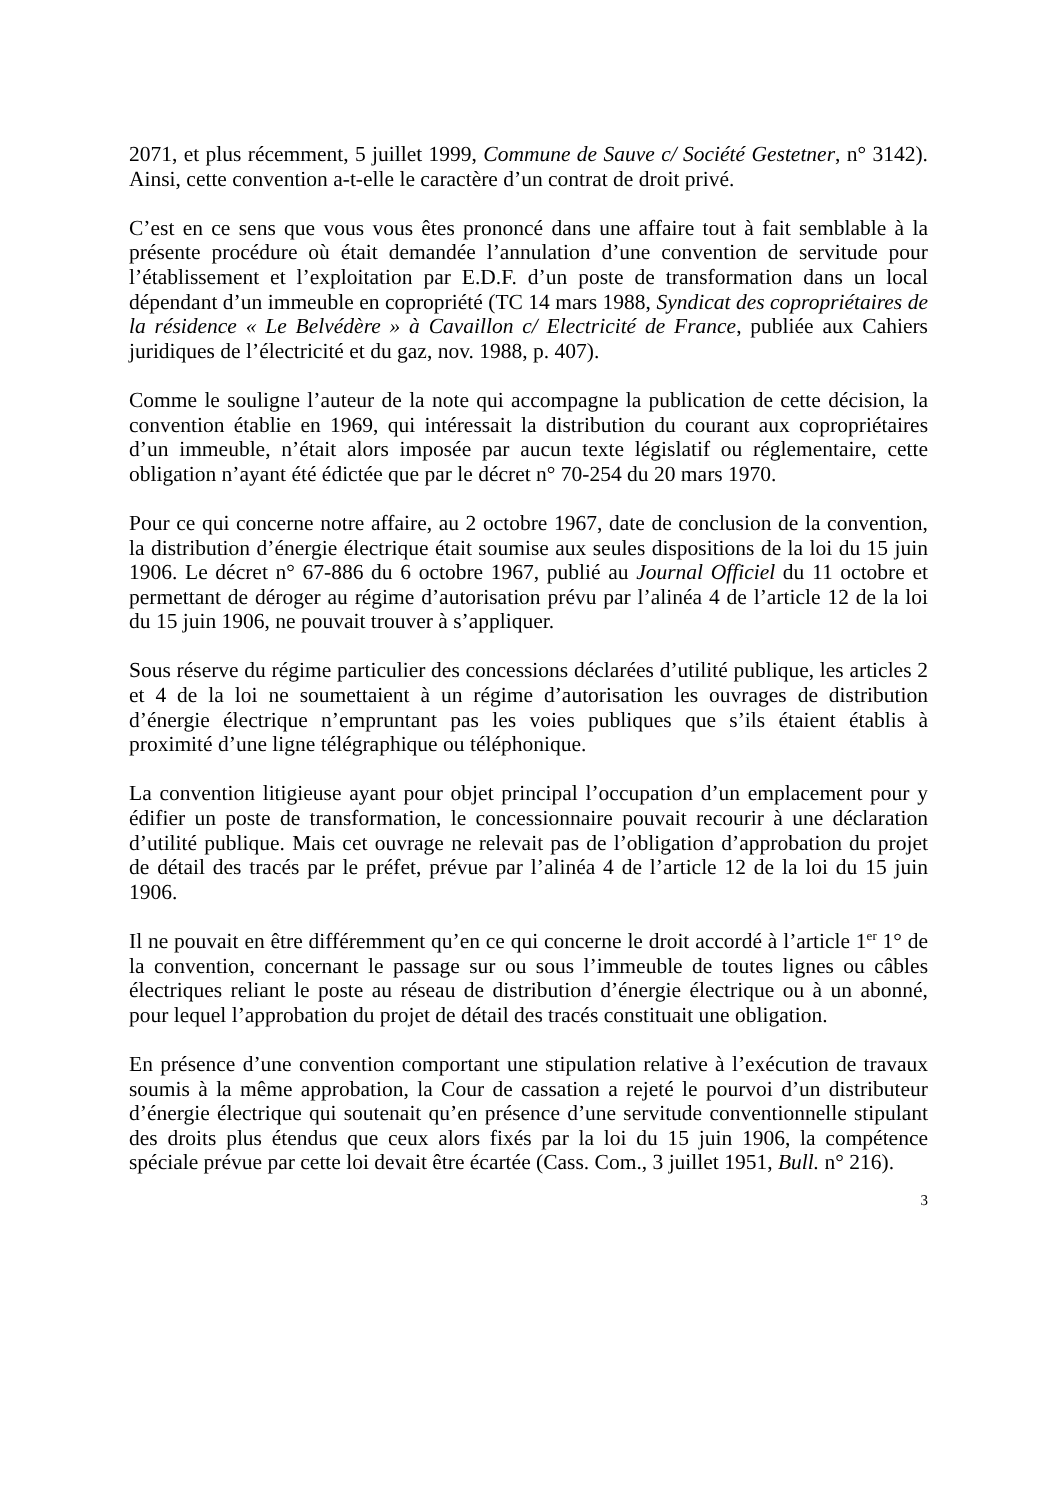2071, et plus récemment, 5 juillet 1999, Commune de Sauve c/ Société Gestetner, n° 3142). Ainsi, cette convention a-t-elle le caractère d’un contrat de droit privé.
C’est en ce sens que vous vous êtes prononcé dans une affaire tout à fait semblable à la présente procédure où était demandée l’annulation d’une convention de servitude pour l’établissement et l’exploitation par E.D.F. d’un poste de transformation dans un local dépendant d’un immeuble en copropriété (TC 14 mars 1988, Syndicat des copropriétaires de la résidence « Le Belvédère » à Cavaillon c/ Electricité de France, publiée aux Cahiers juridiques de l’électricité et du gaz, nov. 1988, p. 407).
Comme le souligne l’auteur de la note qui accompagne la publication de cette décision, la convention établie en 1969, qui intéressait la distribution du courant aux copropriétaires d’un immeuble, n’était alors imposée par aucun texte législatif ou réglementaire, cette obligation n’ayant été édictée que par le décret n° 70-254 du 20 mars 1970.
Pour ce qui concerne notre affaire, au 2 octobre 1967, date de conclusion de la convention, la distribution d’énergie électrique était soumise aux seules dispositions de la loi du 15 juin 1906. Le décret n° 67-886 du 6 octobre 1967, publié au Journal Officiel du 11 octobre et permettant de déroger au régime d’autorisation prévu par l’alinéa 4 de l’article 12 de la loi du 15 juin 1906, ne pouvait trouver à s’appliquer.
Sous réserve du régime particulier des concessions déclarées d’utilité publique, les articles 2 et 4 de la loi ne soumettaient à un régime d’autorisation les ouvrages de distribution d’énergie électrique n’empruntant pas les voies publiques que s’ils étaient établis à proximité d’une ligne télégraphique ou téléphonique.
La convention litigieuse ayant pour objet principal l’occupation d’un emplacement pour y édifier un poste de transformation, le concessionnaire pouvait recourir à une déclaration d’utilité publique. Mais cet ouvrage ne relevait pas de l’obligation d’approbation du projet de détail des tracés par le préfet, prévue par l’alinéa 4 de l’article 12 de la loi du 15 juin 1906.
Il ne pouvait en être différemment qu’en ce qui concerne le droit accordé à l’article 1<sup>er</sup> 1° de la convention, concernant le passage sur ou sous l’immeuble de toutes lignes ou câbles électriques reliant le poste au réseau de distribution d’énergie électrique ou à un abonné, pour lequel l’approbation du projet de détail des tracés constituait une obligation.
En présence d’une convention comportant une stipulation relative à l’exécution de travaux soumis à la même approbation, la Cour de cassation a rejeté le pourvoi d’un distributeur d’énergie électrique qui soutenait qu’en présence d’une servitude conventionnelle stipulant des droits plus étendus que ceux alors fixés par la loi du 15 juin 1906, la compétence spéciale prévue par cette loi devait être écartée (Cass. Com., 3 juillet 1951, Bull. n° 216).
3